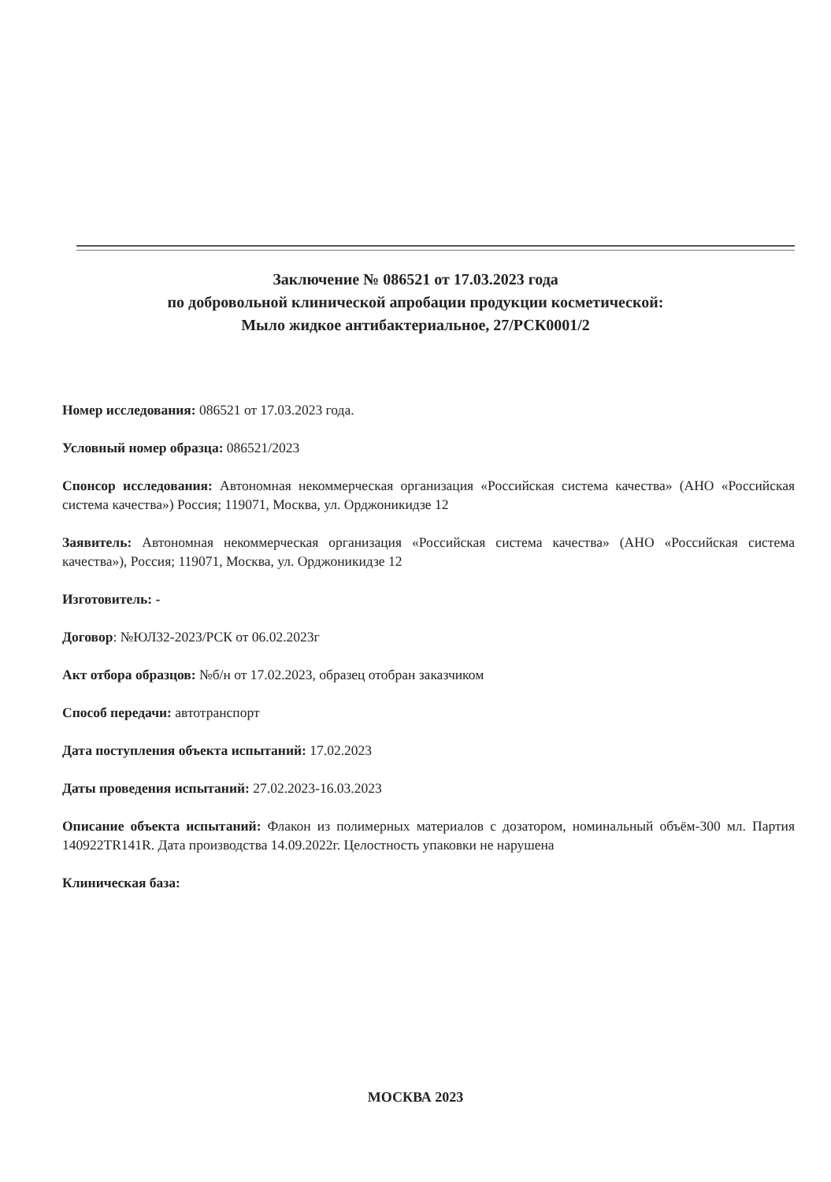Заключение № 086521 от 17.03.2023 года
по добровольной клинической апробации продукции косметической:
Мыло жидкое антибактериальное, 27/РСК0001/2
Номер исследования: 086521 от 17.03.2023 года.
Условный номер образца: 086521/2023
Спонсор исследования: Автономная некоммерческая организация «Российская система качества» (АНО «Российская система качества») Россия; 119071, Москва, ул. Орджоникидзе 12
Заявитель: Автономная некоммерческая организация «Российская система качества» (АНО «Российская система качества»), Россия; 119071, Москва, ул. Орджоникидзе 12
Изготовитель: -
Договор: №ЮЛ32-2023/РСК от 06.02.2023г
Акт отбора образцов: №б/н от 17.02.2023, образец отобран заказчиком
Способ передачи: автотранспорт
Дата поступления объекта испытаний: 17.02.2023
Даты проведения испытаний: 27.02.2023-16.03.2023
Описание объекта испытаний: Флакон из полимерных материалов с дозатором, номинальный объём-300 мл. Партия 140922TR141R. Дата производства 14.09.2022г. Целостность упаковки не нарушена
Клиническая база:
МОСКВА 2023